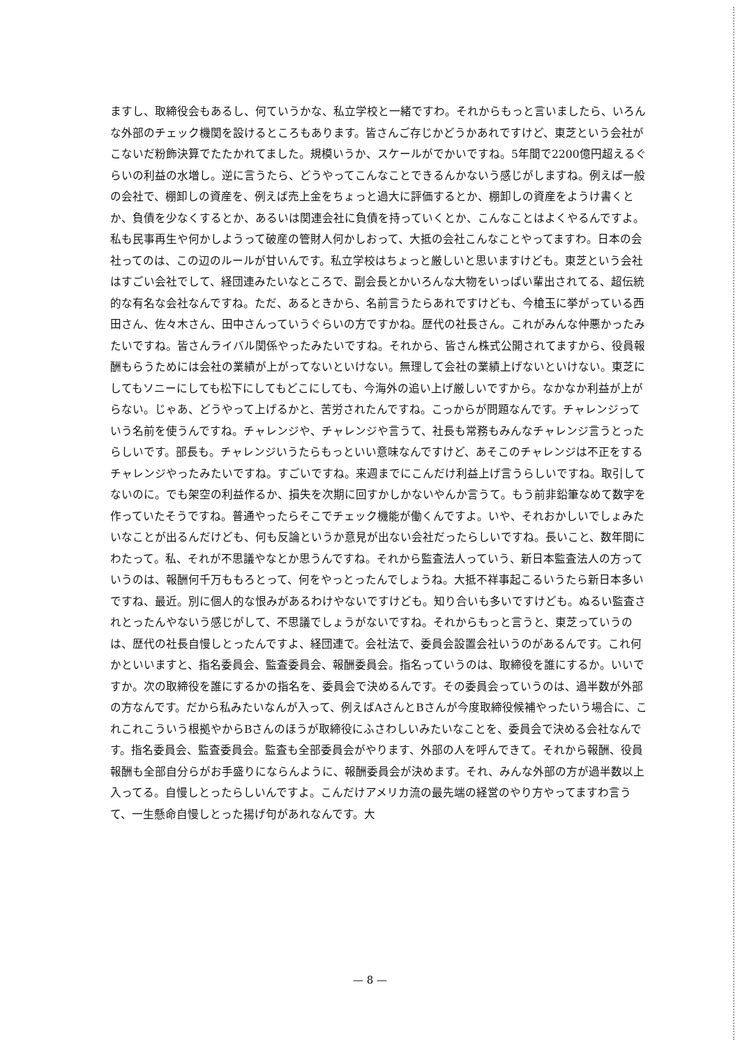ますし、取締役会もあるし、何ていうかな、私立学校と一緒ですわ。それからもっと言いましたら、いろんな外部のチェック機関を設けるところもあります。皆さんご存じかどうかあれですけど、東芝という会社がこないだ粉飾決算でたたかれてました。規模いうか、スケールがでかいですね。5年間で2200億円超えるぐらいの利益の水増し。逆に言うたら、どうやってこんなことできるんかないう感じがしますね。例えば一般の会社で、棚卸しの資産を、例えば売上金をちょっと過大に評価するとか、棚卸しの資産をようけ書くとか、負債を少なくするとか、あるいは関連会社に負債を持っていくとか、こんなことはよくやるんですよ。私も民事再生や何かしようって破産の管財人何かしおって、大抵の会社こんなことやってますわ。日本の会社ってのは、この辺のルールが甘いんです。私立学校はちょっと厳しいと思いますけども。東芝という会社はすごい会社でして、経団連みたいなところで、副会長とかいろんな大物をいっぱい輩出されてる、超伝統的な有名な会社なんですね。ただ、あるときから、名前言うたらあれですけども、今槍玉に挙がっている西田さん、佐々木さん、田中さんっていうぐらいの方ですかね。歴代の社長さん。これがみんな仲悪かったみたいですね。皆さんライバル関係やったみたいですね。それから、皆さん株式公開されてますから、役員報酬もらうためには会社の業績が上がってないといけない。無理して会社の業績上げないといけない。東芝にしてもソニーにしても松下にしてもどこにしても、今海外の追い上げ厳しいですから。なかなか利益が上がらない。じゃあ、どうやって上げるかと、苦労されたんですね。こっからが問題なんです。チャレンジっていう名前を使うんですね。チャレンジや、チャレンジや言うて、社長も常務もみんなチャレンジ言うとったらしいです。部長も。チャレンジいうたらもっといい意味なんですけど、あそこのチャレンジは不正をするチャレンジやったみたいですね。すごいですね。来週までにこんだけ利益上げ言うらしいですね。取引してないのに。でも架空の利益作るか、損失を次期に回すかしかないやんか言うて。もう前非鉛筆なめて数字を作っていたそうですね。普通やったらそこでチェック機能が働くんですよ。いや、それおかしいでしょみたいなことが出るんだけども、何も反論というか意見が出ない会社だったらしいですね。長いこと、数年間にわたって。私、それが不思議やなとか思うんですね。それから監査法人っていう、新日本監査法人の方っていうのは、報酬何千万ももろとって、何をやっとったんでしょうね。大抵不祥事起こるいうたら新日本多いですね、最近。別に個人的な恨みがあるわけやないですけども。知り合いも多いですけども。ぬるい監査されとったんやないう感じがして、不思議でしょうがないですね。それからもっと言うと、東芝っていうのは、歴代の社長自慢しとったんですよ、経団連で。会社法で、委員会設置会社いうのがあるんです。これ何かといいますと、指名委員会、監査委員会、報酬委員会。指名っていうのは、取締役を誰にするか。いいですか。次の取締役を誰にするかの指名を、委員会で決めるんです。その委員会っていうのは、過半数が外部の方なんです。だから私みたいなんが入って、例えばAさんとBさんが今度取締役候補やったいう場合に、これこれこういう根拠やからBさんのほうが取締役にふさわしいみたいなことを、委員会で決める会社なんです。指名委員会、監査委員会。監査も全部委員会がやります、外部の人を呼んできて。それから報酬、役員報酬も全部自分らがお手盛りにならんように、報酬委員会が決めます。それ、みんな外部の方が過半数以上入ってる。自慢しとったらしいんですよ。こんだけアメリカ流の最先端の経営のやり方やってますわ言うて、一生懸命自慢しとった揚げ句があれなんです。大
— 8 —